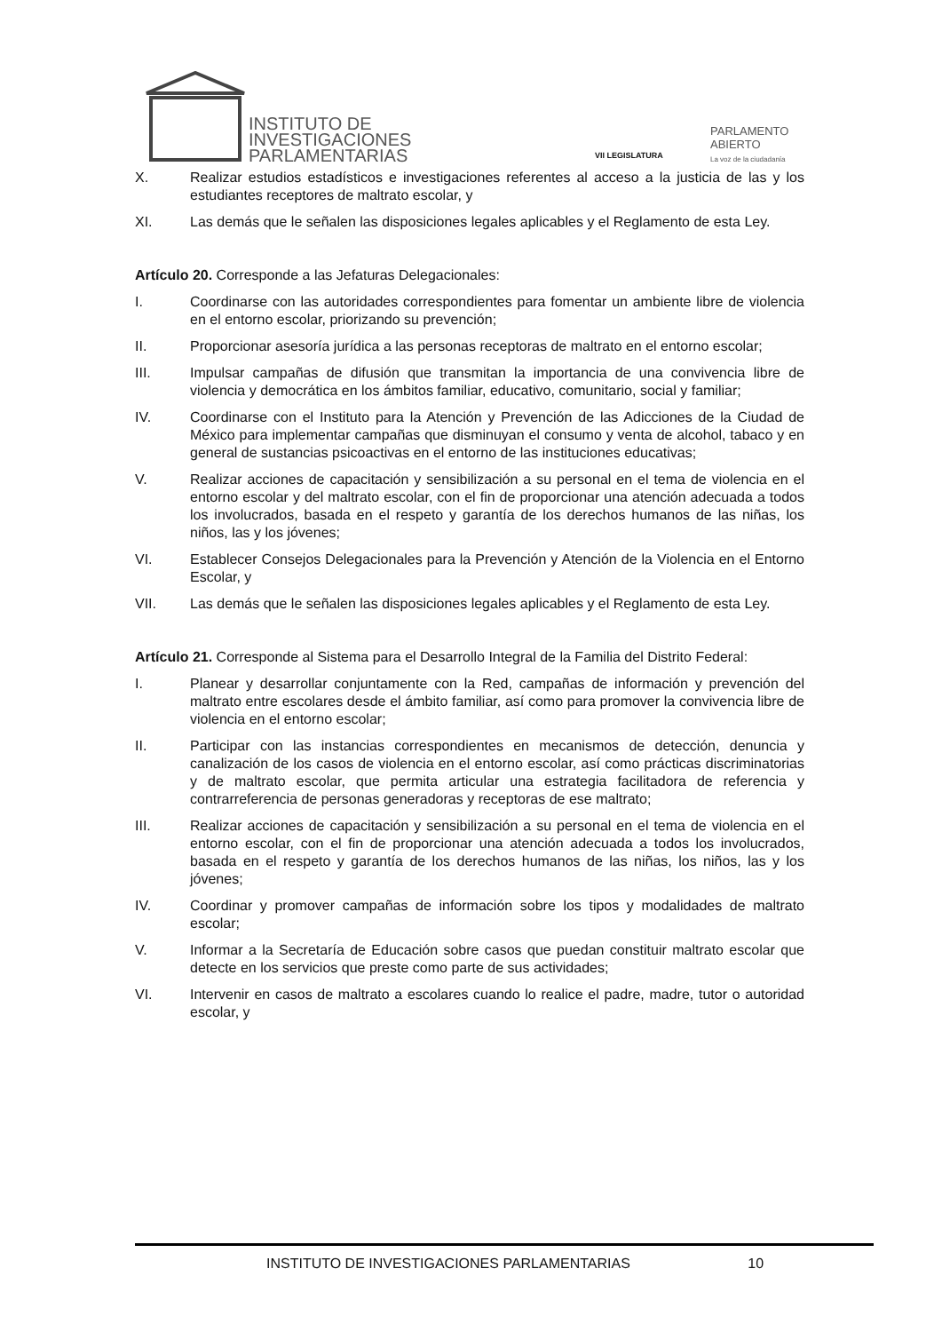INSTITUTO DE
INVESTIGACIONES
PARLAMENTARIAS
VII LEGISLATURA
PARLAMENTO
ABIERTO
La voz de la ciudadanía
X. Realizar estudios estadísticos e investigaciones referentes al acceso a la justicia de las y los estudiantes receptores de maltrato escolar, y
XI. Las demás que le señalen las disposiciones legales aplicables y el Reglamento de esta Ley.
Artículo 20. Corresponde a las Jefaturas Delegacionales:
I. Coordinarse con las autoridades correspondientes para fomentar un ambiente libre de violencia en el entorno escolar, priorizando su prevención;
II. Proporcionar asesoría jurídica a las personas receptoras de maltrato en el entorno escolar;
III. Impulsar campañas de difusión que transmitan la importancia de una convivencia libre de violencia y democrática en los ámbitos familiar, educativo, comunitario, social y familiar;
IV. Coordinarse con el Instituto para la Atención y Prevención de las Adicciones de la Ciudad de México para implementar campañas que disminuyan el consumo y venta de alcohol, tabaco y en general de sustancias psicoactivas en el entorno de las instituciones educativas;
V. Realizar acciones de capacitación y sensibilización a su personal en el tema de violencia en el entorno escolar y del maltrato escolar, con el fin de proporcionar una atención adecuada a todos los involucrados, basada en el respeto y garantía de los derechos humanos de las niñas, los niños, las y los jóvenes;
VI. Establecer Consejos Delegacionales para la Prevención y Atención de la Violencia en el Entorno Escolar, y
VII. Las demás que le señalen las disposiciones legales aplicables y el Reglamento de esta Ley.
Artículo 21. Corresponde al Sistema para el Desarrollo Integral de la Familia del Distrito Federal:
I. Planear y desarrollar conjuntamente con la Red, campañas de información y prevención del maltrato entre escolares desde el ámbito familiar, así como para promover la convivencia libre de violencia en el entorno escolar;
II. Participar con las instancias correspondientes en mecanismos de detección, denuncia y canalización de los casos de violencia en el entorno escolar, así como prácticas discriminatorias y de maltrato escolar, que permita articular una estrategia facilitadora de referencia y contrarreferencia de personas generadoras y receptoras de ese maltrato;
III. Realizar acciones de capacitación y sensibilización a su personal en el tema de violencia en el entorno escolar, con el fin de proporcionar una atención adecuada a todos los involucrados, basada en el respeto y garantía de los derechos humanos de las niñas, los niños, las y los jóvenes;
IV. Coordinar y promover campañas de información sobre los tipos y modalidades de maltrato escolar;
V. Informar a la Secretaría de Educación sobre casos que puedan constituir maltrato escolar que detecte en los servicios que preste como parte de sus actividades;
VI. Intervenir en casos de maltrato a escolares cuando lo realice el padre, madre, tutor o autoridad escolar, y
INSTITUTO DE INVESTIGACIONES PARLAMENTARIAS 10